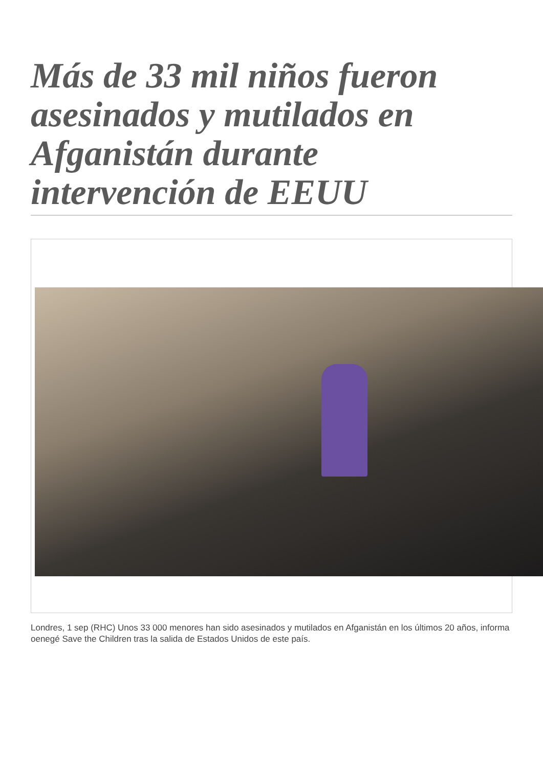Más de 33 mil niños fueron asesinados y mutilados en Afganistán durante intervención de EEUU
Londres, 1 sep (RHC) Unos 33 000 menores han sido asesinados y mutilados en Afganistán en los últimos 20 años, informa oenegé Save the Children tras la salida de Estados Unidos de este país.